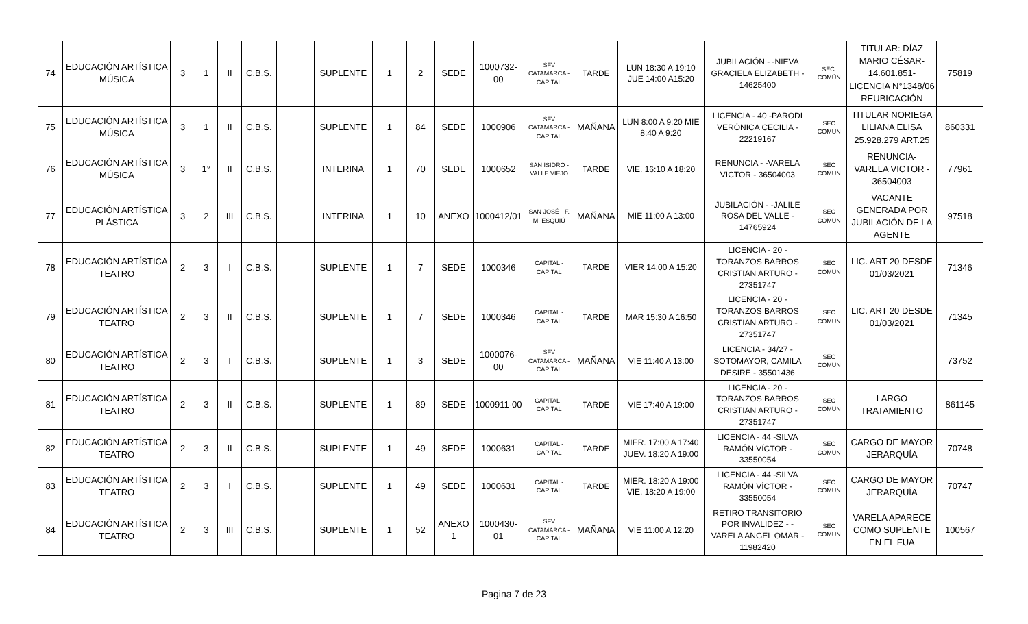| 74 | EDUCACIÓN ARTÍSTICA MÚSICA | 3 | 1 | II | C.B.S. | | SUPLENTE | 1 | 2 | SEDE | 1000732-00 | SFV CATAMARCA - CAPITAL | TARDE | LUN 18:30 A 19:10 JUE 14:00 A15:20 | JUBILACIÓN - -NIEVA GRACIELA ELIZABETH - 14625400 | SEC. COMÚN | TITULAR: DÍAZ MARIO CÉSAR- 14.601.851- LICENCIA N°1348/06 REUBICACIÓN | 75819 |
| 75 | EDUCACIÓN ARTÍSTICA MÚSICA | 3 | 1 | II | C.B.S. | | SUPLENTE | 1 | 84 | SEDE | 1000906 | SFV CATAMARCA - CAPITAL | MAÑANA | LUN 8:00 A 9:20 MIE 8:40 A 9:20 | LICENCIA - 40 -PARODI VERÓNICA CECILIA - 22219167 | SEC COMUN | TITULAR NORIEGA LILIANA ELISA 25.928.279 ART.25 | 860331 |
| 76 | EDUCACIÓN ARTÍSTICA MÚSICA | 3 | 1° | II | C.B.S. | | INTERINA | 1 | 70 | SEDE | 1000652 | SAN ISIDRO - VALLE VIEJO | TARDE | VIE. 16:10 A 18:20 | RENUNCIA - -VARELA VICTOR - 36504003 | SEC COMUN | RENUNCIA- VARELA VICTOR - 36504003 | 77961 |
| 77 | EDUCACIÓN ARTÍSTICA PLÁSTICA | 3 | 2 | III | C.B.S. | | INTERINA | 1 | 10 | ANEXO | 1000412/01 | SAN JOSÉ - F. M. ESQUIÚ | MAÑANA | MIE 11:00 A 13:00 | JUBILACIÓN - -JALILE ROSA DEL VALLE - 14765924 | SEC COMUN | VACANTE GENERADA POR JUBILACIÓN DE LA AGENTE | 97518 |
| 78 | EDUCACIÓN ARTÍSTICA TEATRO | 2 | 3 | I | C.B.S. | | SUPLENTE | 1 | 7 | SEDE | 1000346 | CAPITAL - CAPITAL | TARDE | VIER 14:00 A 15:20 | LICENCIA - 20 -TORANZOS BARROS CRISTIAN ARTURO - 27351747 | SEC COMUN | LIC. ART 20 DESDE 01/03/2021 | 71346 |
| 79 | EDUCACIÓN ARTÍSTICA TEATRO | 2 | 3 | II | C.B.S. | | SUPLENTE | 1 | 7 | SEDE | 1000346 | CAPITAL - CAPITAL | TARDE | MAR 15:30 A 16:50 | LICENCIA - 20 -TORANZOS BARROS CRISTIAN ARTURO - 27351747 | SEC COMUN | LIC. ART 20 DESDE 01/03/2021 | 71345 |
| 80 | EDUCACIÓN ARTÍSTICA TEATRO | 2 | 3 | I | C.B.S. | | SUPLENTE | 1 | 3 | SEDE | 1000076-00 | SFV CATAMARCA - CAPITAL | MAÑANA | VIE 11:40 A 13:00 | LICENCIA - 34/27 - SOTOMAYOR, CAMILA DESIRE - 35501436 | SEC COMUN | | 73752 |
| 81 | EDUCACIÓN ARTÍSTICA TEATRO | 2 | 3 | II | C.B.S. | | SUPLENTE | 1 | 89 | SEDE | 1000911-00 | CAPITAL - CAPITAL | TARDE | VIE 17:40 A 19:00 | LICENCIA - 20 -TORANZOS BARROS CRISTIAN ARTURO - 27351747 | SEC COMUN | LARGO TRATAMIENTO | 861145 |
| 82 | EDUCACIÓN ARTÍSTICA TEATRO | 2 | 3 | II | C.B.S. | | SUPLENTE | 1 | 49 | SEDE | 1000631 | CAPITAL - CAPITAL | TARDE | MIER. 17:00 A 17:40 JUEV. 18:20 A 19:00 | LICENCIA - 44 -SILVA RAMÓN VÍCTOR - 33550054 | SEC COMUN | CARGO DE MAYOR JERARQUÍA | 70748 |
| 83 | EDUCACIÓN ARTÍSTICA TEATRO | 2 | 3 | I | C.B.S. | | SUPLENTE | 1 | 49 | SEDE | 1000631 | CAPITAL - CAPITAL | TARDE | MIER. 18:20 A 19:00 VIE. 18:20 A 19:00 | LICENCIA - 44 -SILVA RAMÓN VÍCTOR - 33550054 | SEC COMUN | CARGO DE MAYOR JERARQUÍA | 70747 |
| 84 | EDUCACIÓN ARTÍSTICA TEATRO | 2 | 3 | III | C.B.S. | | SUPLENTE | 1 | 52 | ANEXO 1 | 1000430-01 | SFV CATAMARCA - CAPITAL | MAÑANA | VIE 11:00 A 12:20 | RETIRO TRANSITORIO POR INVALIDEZ - -VARELA ANGEL OMAR - 11982420 | SEC COMUN | VARELA APARECE COMO SUPLENTE EN EL FUA | 100567 |
Pagina 7 de 23